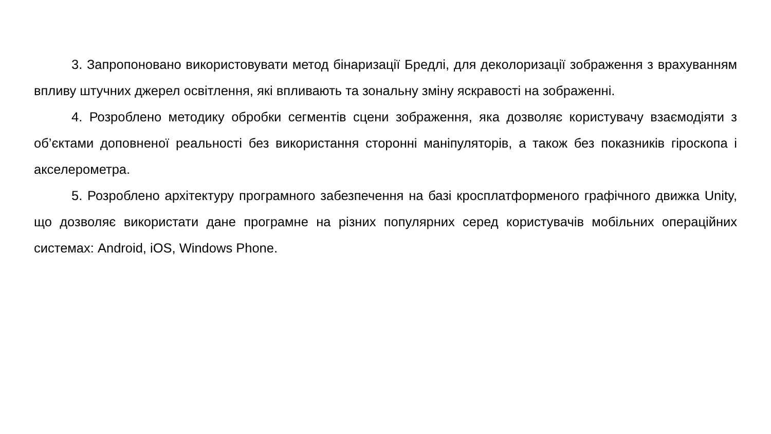3. Запропоновано використовувати метод бінаризації Бредлі, для деколоризації зображення з врахуванням впливу штучних джерел освітлення, які впливають та зональну зміну яскравості на зображенні.
4. Розроблено методику обробки сегментів сцени зображення, яка дозволяє користувачу взаємодіяти з об’єктами доповненої реальності без використання сторонні маніпуляторів, а також без показників гіроскопа і акселерометра.
5. Розроблено архітектуру програмного забезпечення на базі кросплатформеного графічного движка Unity, що дозволяє використати дане програмне на різних популярних серед користувачів мобільних операційних системах: Android, iOS, Windows Phone.